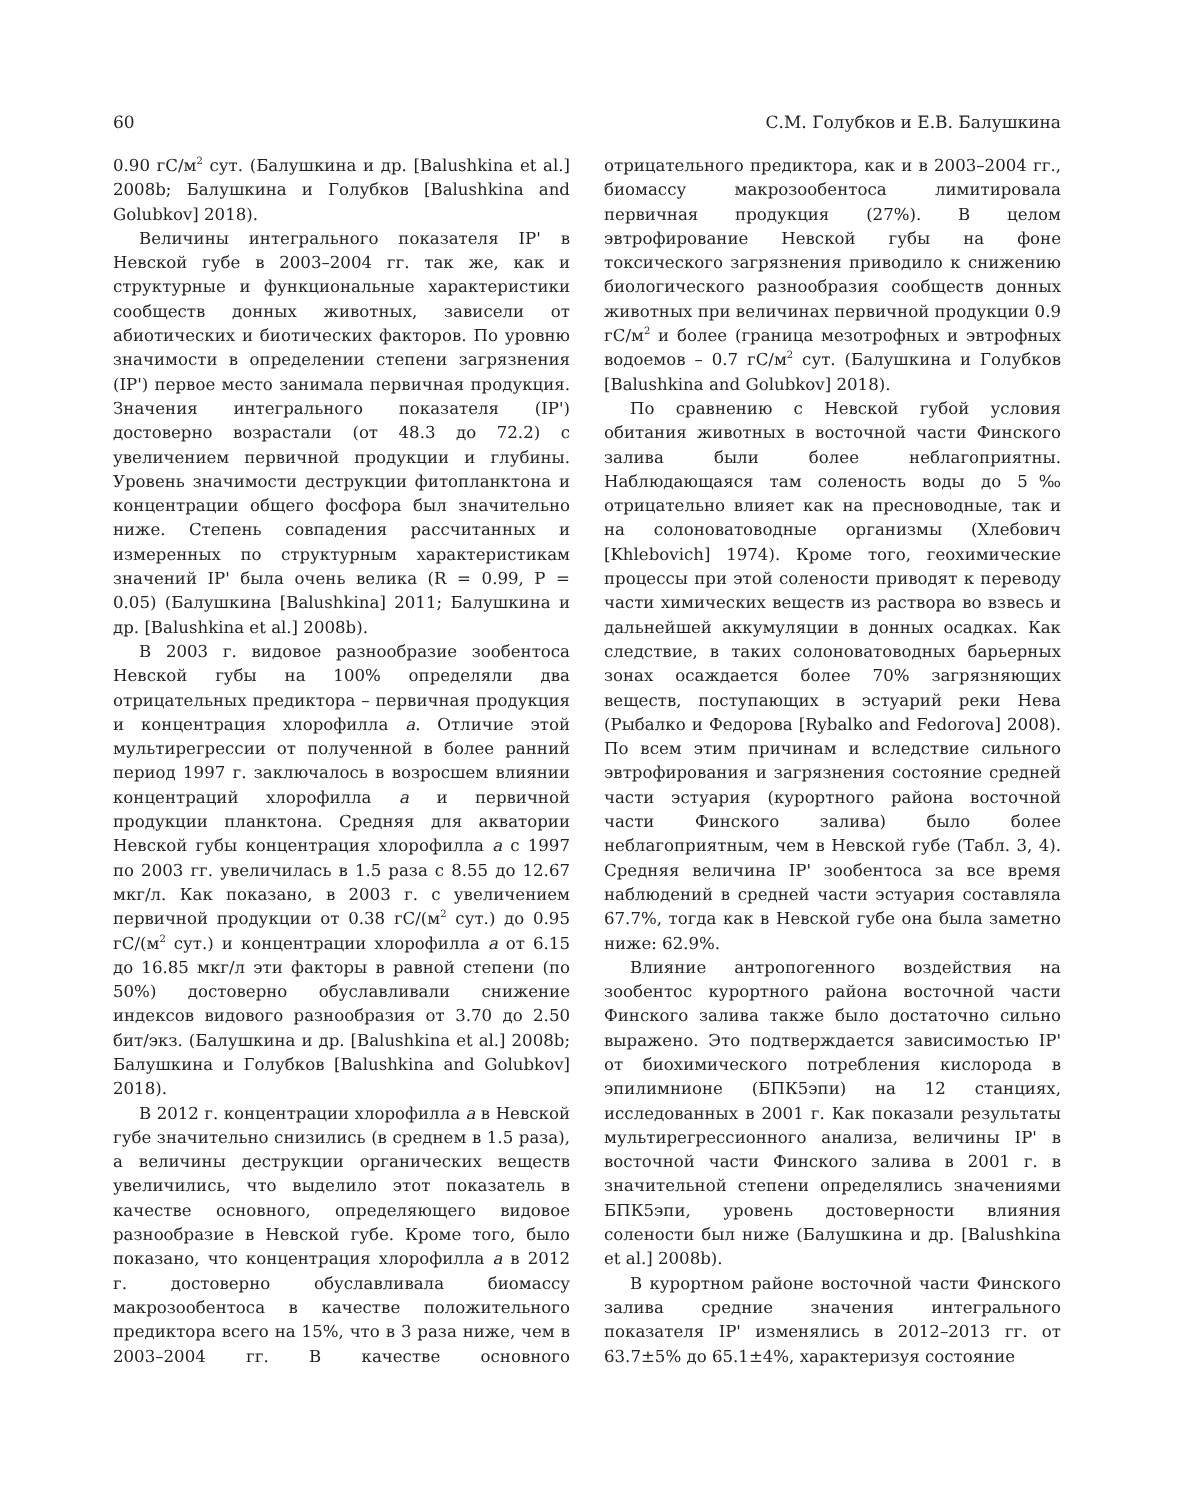60 С.М. Голубков и Е.В. Балушкина
0.90 гС/м<sup>2</sup> сут. (Балушкина и др. [Balushkina et al.] 2008b; Балушкина и Голубков [Balushkina and Golubkov] 2018).
Величины интегрального показателя IP' в Невской губе в 2003–2004 гг. так же, как и структурные и функциональные характеристики сообществ донных животных, зависели от абиотических и биотических факторов. По уровню значимости в определении степени загрязнения (IP') первое место занимала первичная продукция. Значения интегрального показателя (IP') достоверно возрастали (от 48.3 до 72.2) с увеличением первичной продукции и глубины. Уровень значимости деструкции фитопланктона и концентрации общего фосфора был значительно ниже. Степень совпадения рассчитанных и измеренных по структурным характеристикам значений IP' была очень велика (R = 0.99, P = 0.05) (Балушкина [Balushkina] 2011; Балушкина и др. [Balushkina et al.] 2008b).
В 2003 г. видовое разнообразие зообентоса Невской губы на 100% определяли два отрицательных предиктора – первичная продукция и концентрация хлорофилла a. Отличие этой мультирегрессии от полученной в более ранний период 1997 г. заключалось в возросшем влиянии концентраций хлорофилла a и первичной продукции планктона. Средняя для акватории Невской губы концентрация хлорофилла a с 1997 по 2003 гг. увеличилась в 1.5 раза с 8.55 до 12.67 мкг/л. Как показано, в 2003 г. с увеличением первичной продукции от 0.38 гС/(м<sup>2</sup> сут.) до 0.95 гС/(м<sup>2</sup> сут.) и концентрации хлорофилла a от 6.15 до 16.85 мкг/л эти факторы в равной степени (по 50%) достоверно обуславливали снижение индексов видового разнообразия от 3.70 до 2.50 бит/экз. (Балушкина и др. [Balushkina et al.] 2008b; Балушкина и Голубков [Balushkina and Golubkov] 2018).
В 2012 г. концентрации хлорофилла a в Невской губе значительно снизились (в среднем в 1.5 раза), а величины деструкции органических веществ увеличились, что выделило этот показатель в качестве основного, определяющего видовое разнообразие в Невской губе. Кроме того, было показано, что концентрация хлорофилла a в 2012 г. достоверно обуславливала биомассу макрозообентоса в качестве положительного предиктора всего на 15%, что в 3 раза ниже, чем в 2003–2004 гг. В качестве основного отрицательного предиктора, как и в 2003–2004 гг., биомассу макрозообентоса лимитировала первичная продукция (27%). В целом эвтрофирование Невской губы на фоне токсического загрязнения приводило к снижению биологического разнообразия сообществ донных животных при величинах первичной продукции 0.9 гС/м<sup>2</sup> и более (граница мезотрофных и эвтрофных водоемов – 0.7 гС/м<sup>2</sup> сут. (Балушкина и Голубков [Balushkina and Golubkov] 2018).
По сравнению с Невской губой условия обитания животных в восточной части Финского залива были более неблагоприятны. Наблюдающаяся там соленость воды до 5‰ отрицательно влияет как на пресноводные, так и на солоноватоводные организмы (Хлебович [Khlebovich] 1974). Кроме того, геохимические процессы при этой солености приводят к переводу части химических веществ из раствора во взвесь и дальнейшей аккумуляции в донных осадках. Как следствие, в таких солоноватоводных барьерных зонах осаждается более 70% загрязняющих веществ, поступающих в эстуарий реки Нева (Рыбалко и Федорова [Rybalko and Fedorova] 2008). По всем этим причинам и вследствие сильного эвтрофирования и загрязнения состояние средней части эстуария (курортного района восточной части Финского залива) было более неблагоприятным, чем в Невской губе (Табл. 3, 4). Средняя величина IP' зообентоса за все время наблюдений в средней части эстуария составляла 67.7%, тогда как в Невской губе она была заметно ниже: 62.9%.
Влияние антропогенного воздействия на зообентос курортного района восточной части Финского залива также было достаточно сильно выражено. Это подтверждается зависимостью IP' от биохимического потребления кислорода в эпилимнионе (БПК5эпи) на 12 станциях, исследованных в 2001 г. Как показали результаты мультирегрессионного анализа, величины IP' в восточной части Финского залива в 2001 г. в значительной степени определялись значениями БПК5эпи, уровень достоверности влияния солености был ниже (Балушкина и др. [Balushkina et al.] 2008b).
В курортном районе восточной части Финского залива средние значения интегрального показателя IP' изменялись в 2012–2013 гг. от 63.7±5% до 65.1±4%, характеризуя состояние